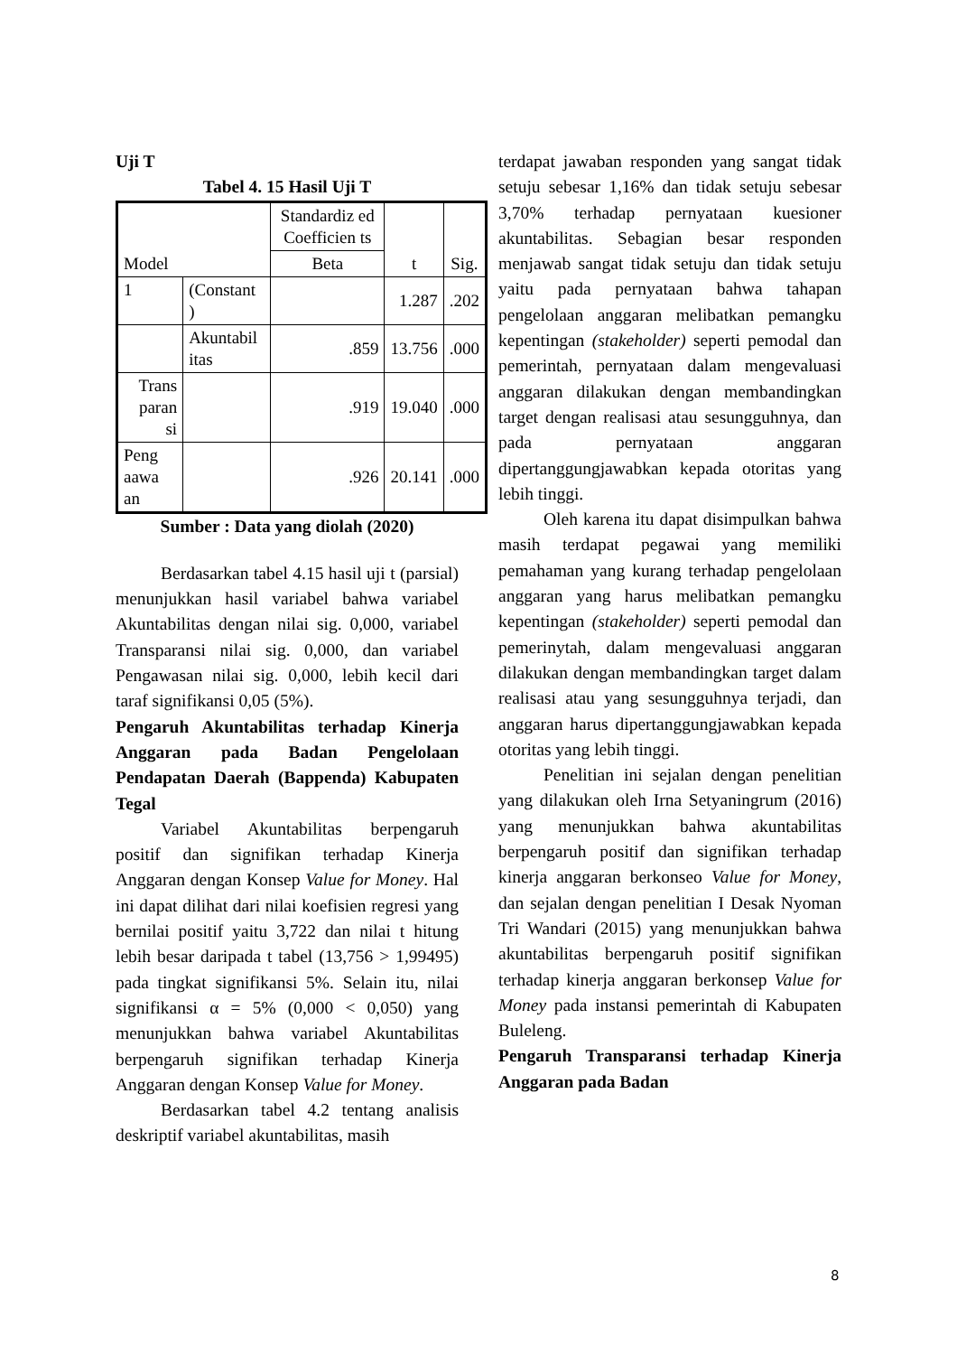Uji T
Tabel 4. 15 Hasil Uji T
| Model | | Standardiz ed Coefficien ts | t | Sig. |
| --- | --- | --- | --- | --- |
| | | Beta | | |
| 1 | (Constant ) | | 1.287 | .202 |
| | Akuntabil itas | .859 | 13.756 | .000 |
| Trans paran si | | .919 | 19.040 | .000 |
| Peng aawa an | | .926 | 20.141 | .000 |
Sumber : Data yang diolah (2020)
Berdasarkan tabel 4.15 hasil uji t (parsial) menunjukkan hasil variabel bahwa variabel Akuntabilitas dengan nilai sig. 0,000, variabel Transparansi nilai sig. 0,000, dan variabel Pengawasan nilai sig. 0,000, lebih kecil dari taraf signifikansi 0,05 (5%).
Pengaruh Akuntabilitas terhadap Kinerja Anggaran pada Badan Pengelolaan Pendapatan Daerah (Bappenda) Kabupaten Tegal
Variabel Akuntabilitas berpengaruh positif dan signifikan terhadap Kinerja Anggaran dengan Konsep Value for Money. Hal ini dapat dilihat dari nilai koefisien regresi yang bernilai positif yaitu 3,722 dan nilai t hitung lebih besar daripada t tabel (13,756 > 1,99495) pada tingkat signifikansi 5%. Selain itu, nilai signifikansi α = 5% (0,000 < 0,050) yang menunjukkan bahwa variabel Akuntabilitas berpengaruh signifikan terhadap Kinerja Anggaran dengan Konsep Value for Money.
Berdasarkan tabel 4.2 tentang analisis deskriptif variabel akuntabilitas, masih
terdapat jawaban responden yang sangat tidak setuju sebesar 1,16% dan tidak setuju sebesar 3,70% terhadap pernyataan kuesioner akuntabilitas. Sebagian besar responden menjawab sangat tidak setuju dan tidak setuju yaitu pada pernyataan bahwa tahapan pengelolaan anggaran melibatkan pemangku kepentingan (stakeholder) seperti pemodal dan pemerintah, pernyataan dalam mengevaluasi anggaran dilakukan dengan membandingkan target dengan realisasi atau sesungguhnya, dan pada pernyataan anggaran dipertanggungjawabkan kepada otoritas yang lebih tinggi.
Oleh karena itu dapat disimpulkan bahwa masih terdapat pegawai yang memiliki pemahaman yang kurang terhadap pengelolaan anggaran yang harus melibatkan pemangku kepentingan (stakeholder) seperti pemodal dan pemerinytah, dalam mengevaluasi anggaran dilakukan dengan membandingkan target dalam realisasi atau yang sesungguhnya terjadi, dan anggaran harus dipertanggungjawabkan kepada otoritas yang lebih tinggi.
Penelitian ini sejalan dengan penelitian yang dilakukan oleh Irna Setyaningrum (2016) yang menunjukkan bahwa akuntabilitas berpengaruh positif dan signifikan terhadap kinerja anggaran berkonseo Value for Money, dan sejalan dengan penelitian I Desak Nyoman Tri Wandari (2015) yang menunjukkan bahwa akuntabilitas berpengaruh positif signifikan terhadap kinerja anggaran berkonsep Value for Money pada instansi pemerintah di Kabupaten Buleleng.
Pengaruh Transparansi terhadap Kinerja Anggaran pada Badan
8